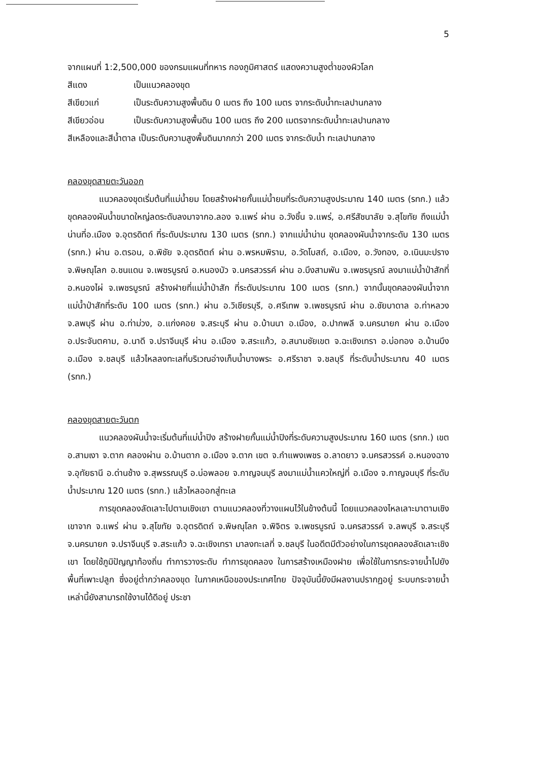5
จากแผนที่ 1:2,500,000 ของกรมแผนที่ทหาร กองภูมิศาสตร์ แสดงความสูงต่ำของผิวโลก
สีแดง เป็นแนวคลองขุด
สีเขียวแก่ เป็นระดับความสูงพื้นดิน 0 เมตร ถึง 100 เมตร จากระดับน้ำทะเลปานกลาง
สีเขียวอ่อน เป็นระดับความสูงพื้นดิน 100 เมตร ถึง 200 เมตรจากระดับน้ำทะเลปานกลาง
สีเหลืองและสีน้ำตาล เป็นระดับความสูงพื้นดินมากกว่า 200 เมตร จากระดับน้ำ ทะเลปานกลาง
คลองขุดสายตะวันออก
แนวคลองขุดเริ่มต้นที่แม่น้ำยม โดยสร้างฝายกั้นแม่น้ำยมที่ระดับความสูงประมาณ 140 เมตร (รทก.) แล้วขุดคลองผันน้ำขนาดใหญ่ลดระดับลงมาจากอ.ลอง จ.แพร่ ผ่าน อ.วังชิ้น จ.แพร่, อ.ศรีสัชนาลัย จ.สุโขทัย ถึงแม่น้ำน่านที่อ.เมือง จ.อุตรดิตถ์ ที่ระดับประมาณ 130 เมตร (รทก.) จากแม่น้ำน่าน ขุดคลองผันน้ำจากระดับ 130 เมตร (รทก.) ผ่าน อ.ตรอน, อ.พิชัย จ.อุตรดิตถ์ ผ่าน อ.พรหมพิราม, อ.วัดโบสถ์, อ.เมือง, อ.วังทอง, อ.เนินมะปราง จ.พิษณุโลก อ.ชนแดน จ.เพชรบูรณ์ อ.หนองบัว จ.นครสวรรค์ ผ่าน อ.บึงสามพัน จ.เพชรบูรณ์ ลงมาแม่น้ำป่าสักที่ อ.หนองไผ่ จ.เพชรบูรณ์ สร้างฝายที่แม่น้ำป่าสัก ที่ระดับประมาณ 100 เมตร (รทก.) จากนั้นขุดคลองผันน้ำจากแม่น้ำป่าสักที่ระดับ 100 เมตร (รทก.) ผ่าน อ.วิเชียรบุรี, อ.ศรีเทพ จ.เพชรบูรณ์ ผ่าน อ.ชัยบาดาล อ.ท่าหลวง จ.ลพบุรี ผ่าน อ.ท่าม่วง, อ.แก่งคอย จ.สระบุรี ผ่าน อ.บ้านนา อ.เมือง, อ.ปากพลี จ.นครนายก ผ่าน อ.เมือง อ.ประจันตคาม, อ.นาดี จ.ปราจีนบุรี ผ่าน อ.เมือง จ.สระแก้ว, อ.สนามชัยเขต จ.ฉะเชิงเทรา อ.บ่อทอง อ.บ้านบึง อ.เมือง จ.ชลบุรี แล้วไหลลงทะเลที่บริเวณอ่างเก็บน้ำบางพระ อ.ศรีราชา จ.ชลบุรี ที่ระดับน้ำประมาณ 40 เมตร (รทก.)
คลองขุดสายตะวันตก
แนวคลองผันน้ำจะเริ่มต้นที่แม่น้ำปิง สร้างฝายกั้นแม่น้ำปิงที่ระดับความสูงประมาณ 160 เมตร (รทก.) เขต อ.สามเงา จ.ตาก คลองผ่าน อ.บ้านตาก อ.เมือง จ.ตาก เขต จ.กำแพงเพชร อ.ลาดยาว จ.นครสวรรค์ อ.หนองฉาง จ.อุทัยธานี อ.ด่านช้าง จ.สุพรรณบุรี อ.บ่อพลอย จ.กาญจนบุรี ลงมาแม่น้ำแควใหญ่ที่ อ.เมือง จ.กาญจนบุรี ที่ระดับน้ำประมาณ 120 เมตร (รทก.) แล้วไหลออกสู่ทะเล
การขุดคลองลัดเลาะไปตามเชิงเขา ตามแนวคลองที่วางแผนไว้ในข้างต้นนี้ โดยแนวคลองไหลเลาะมาตามเชิงเขาจาก จ.แพร่ ผ่าน จ.สุโขทัย จ.อุตรดิตถ์ จ.พิษณุโลก จ.พิจิตร จ.เพชรบูรณ์ จ.นครสวรรค์ จ.ลพบุรี จ.สระบุรี จ.นครนายก จ.ปราจีนบุรี จ.สระแก้ว จ.ฉะเชิงเทรา มาลงทะเลที่ จ.ชลบุรี ในอดีตมีตัวอย่างในการขุดคลองลัดเลาะเชิงเขา โดยใช้ภูมิปัญญาท้องถิ่น ทำการวางระดับ ทำการขุดคลอง ในการสร้างเหมืองฝาย เพื่อใช้ในการกระจายน้ำไปยังพื้นที่เพาะปลูก ซึ่งอยู่ต่ำกว่าคลองขุด ในภาคเหนือของประเทศไทย ปัจจุบันนี้ยังมีผลงานปรากฏอยู่ ระบบกระจายน้ำเหล่านี้ยังสามารถใช้งานได้ดีอยู่ ประชา